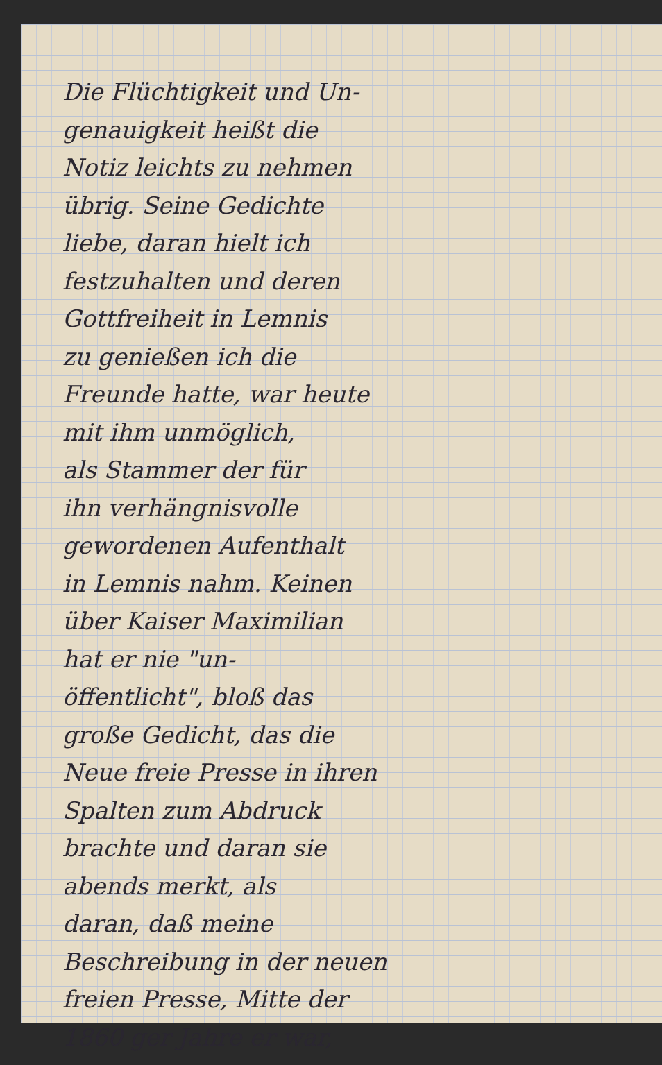Die Flüchtigkeit und Un-
genauigkeit heißt die
Notiz leichts zu nehmen
übrig. Seine Gedichte
liebe, daran hielt ich
festzuhalten und deren
Gottfreiheit in Lemnis
zu genießen ich die
Freunde hatte, war heute
mit ihm unmöglich,
als Stammer der für
ihn verhängnisvolle
gewordenen Aufenthalt
in Lemnis nahm. Keinen
über Kaiser Maximilian
hat er nie "un-
öffentlicht", bloß das
große Gedicht, das die
Neue freie Presse in ihren
Spalten zum Abdruck
brachte und daran sie
abends merkt, als
daran, daß meine
Beschreibung in der neuen
freien Presse, Mitte der
1860 ger Jahre er war,